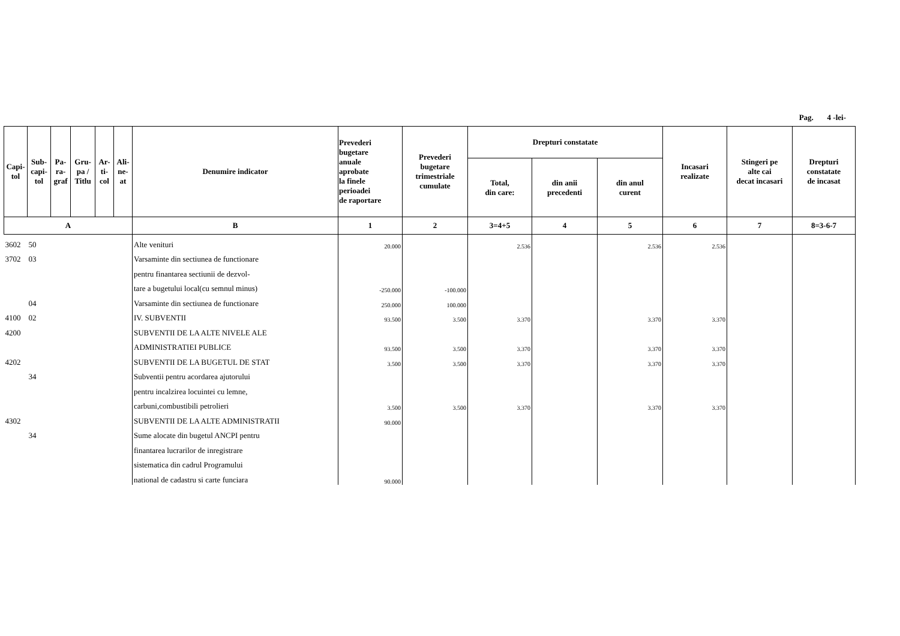Pag. 4 -lei-
| Capi- tol | Sub- capi- tol | Pa- ra- graf | Gru- pa / Titlu | Ar- ti- col | Ali- ne- at | Denumire indicator | Prevederi bugetare anuale aprobate la finele perioadei de raportare | Prevederi bugetare trimestriale cumulate | Drepturi constatate | | | Incasari realizate | Stingeri pe alte cai decat incasari | Drepturi constatate de incasat |
| --- | --- | --- | --- | --- | --- | --- | --- | --- | --- | --- | --- | --- | --- | --- |
| | | | | | | | | | Total, din care: | din anii precedenti | din anul curent | | | |
| A | | | | | | B | 1 | 2 | 3=4+5 | 4 | 5 | 6 | 7 | 8=3-6-7 |
| 3602 | 50 | | | | | Alte venituri | 20.000 | | 2.536 | | 2.536 | 2.536 | | |
| 3702 | 03 | | | | | Varsaminte din sectiunea de functionare | | | | | | | | |
| | | | | | | pentru finantarea sectiunii de dezvol- | | | | | | | | |
| | | | | | | tare a bugetului local(cu semnul minus) | -250.000 | -100.000 | | | | | | |
| | 04 | | | | | Varsaminte din sectiunea de functionare | 250.000 | 100.000 | | | | | | |
| 4100 | 02 | | | | | IV. SUBVENTII | 93.500 | 3.500 | 3.370 | | 3.370 | 3.370 | | |
| 4200 | | | | | | SUBVENTII DE LA ALTE NIVELE ALE | | | | | | | | |
| | | | | | | ADMINISTRATIEI PUBLICE | 93.500 | 3.500 | 3.370 | | 3.370 | 3.370 | | |
| 4202 | | | | | | SUBVENTII DE LA BUGETUL DE STAT | 3.500 | 3.500 | 3.370 | | 3.370 | 3.370 | | |
| | 34 | | | | | Subventii pentru acordarea ajutorului | | | | | | | | |
| | | | | | | pentru incalzirea locuintei cu lemne, | | | | | | | | |
| | | | | | | carbuni,combustibili petrolieri | 3.500 | 3.500 | 3.370 | | 3.370 | 3.370 | | |
| 4302 | | | | | | SUBVENTII DE LA ALTE ADMINISTRATII | 90.000 | | | | | | | |
| | 34 | | | | | Sume alocate din bugetul ANCPI pentru | | | | | | | | |
| | | | | | | finantarea lucrarilor de inregistrare | | | | | | | | |
| | | | | | | sistematica din cadrul Programului | | | | | | | | |
| | | | | | | national de cadastru si carte funciara | 90.000 | | | | | | | |